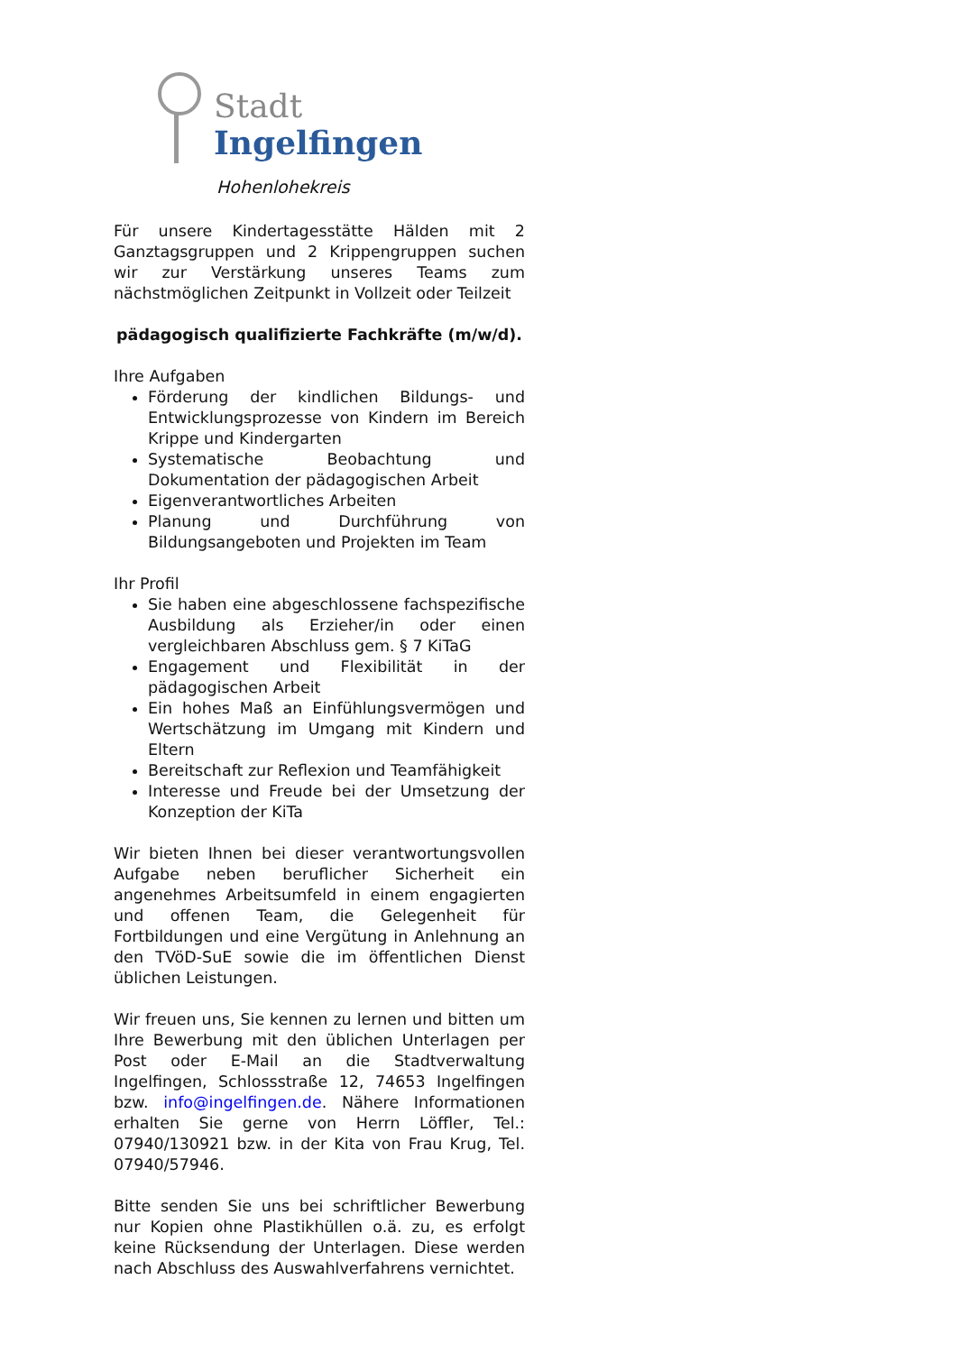Stadt
Ingelfingen
Hohenlohekreis
Für unsere Kindertagesstätte Hälden mit 2 Ganztagsgruppen und 2 Krippengruppen suchen wir zur Verstärkung unseres Teams zum nächstmöglichen Zeitpunkt in Vollzeit oder Teilzeit
pädagogisch qualifizierte Fachkräfte (m/w/d).
Ihre Aufgaben
Förderung der kindlichen Bildungs- und Entwicklungsprozesse von Kindern im Bereich Krippe und Kindergarten
Systematische Beobachtung und Dokumentation der pädagogischen Arbeit
Eigenverantwortliches Arbeiten
Planung und Durchführung von Bildungsangeboten und Projekten im Team
Ihr Profil
Sie haben eine abgeschlossene fachspezifische Ausbildung als Erzieher/in oder einen vergleichbaren Abschluss gem. § 7 KiTaG
Engagement und Flexibilität in der pädagogischen Arbeit
Ein hohes Maß an Einfühlungsvermögen und Wertschätzung im Umgang mit Kindern und Eltern
Bereitschaft zur Reflexion und Teamfähigkeit
Interesse und Freude bei der Umsetzung der Konzeption der KiTa
Wir bieten Ihnen bei dieser verantwortungsvollen Aufgabe neben beruflicher Sicherheit ein angenehmes Arbeitsumfeld in einem engagierten und offenen Team, die Gelegenheit für Fortbildungen und eine Vergütung in Anlehnung an den TVöD-SuE sowie die im öffentlichen Dienst üblichen Leistungen.
Wir freuen uns, Sie kennen zu lernen und bitten um Ihre Bewerbung mit den üblichen Unterlagen per Post oder E-Mail an die Stadtverwaltung Ingelfingen, Schlossstraße 12, 74653 Ingelfingen bzw. info@ingelfingen.de. Nähere Informationen erhalten Sie gerne von Herrn Löffler, Tel.: 07940/130921 bzw. in der Kita von Frau Krug, Tel. 07940/57946.
Bitte senden Sie uns bei schriftlicher Bewerbung nur Kopien ohne Plastikhüllen o.ä. zu, es erfolgt keine Rücksendung der Unterlagen. Diese werden nach Abschluss des Auswahlverfahrens vernichtet.